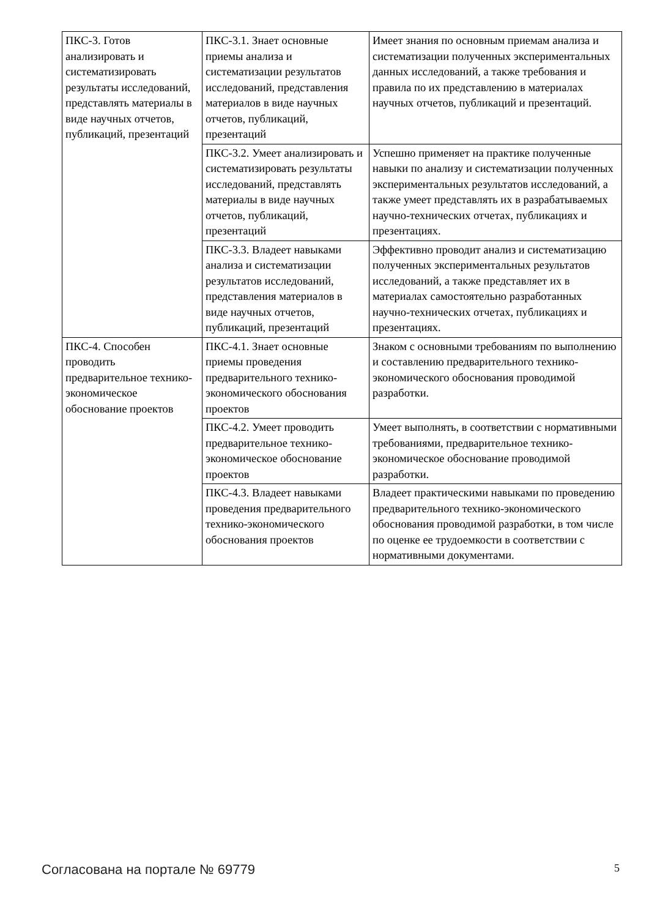| ПКС-3. Готов анализировать и систематизировать результаты исследований, представлять материалы в виде научных отчетов, публикаций, презентаций | ПКС-3.1. Знает основные приемы анализа и систематизации результатов исследований, представления материалов в виде научных отчетов, публикаций, презентаций | Имеет знания по основным приемам анализа и систематизации полученных экспериментальных данных исследований, а также требования и правила по их представлению в материалах научных отчетов, публикаций и презентаций. |
| | ПКС-3.2. Умеет анализировать и систематизировать результаты исследований, представлять материалы в виде научных отчетов, публикаций, презентаций | Успешно применяет на практике полученные навыки по анализу и систематизации полученных экспериментальных результатов исследований, а также умеет представлять их в разрабатываемых научно-технических отчетах, публикациях и презентациях. |
| | ПКС-3.3. Владеет навыками анализа и систематизации результатов исследований, представления материалов в виде научных отчетов, публикаций, презентаций | Эффективно проводит анализ и систематизацию полученных экспериментальных результатов исследований, а также представляет их в материалах самостоятельно разработанных научно-технических отчетах, публикациях и презентациях. |
| ПКС-4. Способен проводить предварительное технико-экономическое обоснование проектов | ПКС-4.1. Знает основные приемы проведения предварительного технико-экономического обоснования проектов | Знаком с основными требованиям по выполнению и составлению предварительного технико-экономического обоснования проводимой разработки. |
| | ПКС-4.2. Умеет проводить предварительное технико-экономическое обоснование проектов | Умеет выполнять, в соответствии с нормативными требованиями, предварительное технико-экономическое обоснование проводимой разработки. |
| | ПКС-4.3. Владеет навыками проведения предварительного технико-экономического обоснования проектов | Владеет практическими навыками по проведению предварительного технико-экономического обоснования проводимой разработки, в том числе по оценке ее трудоемкости в соответствии с нормативными документами. |
Согласована на портале № 69779 5